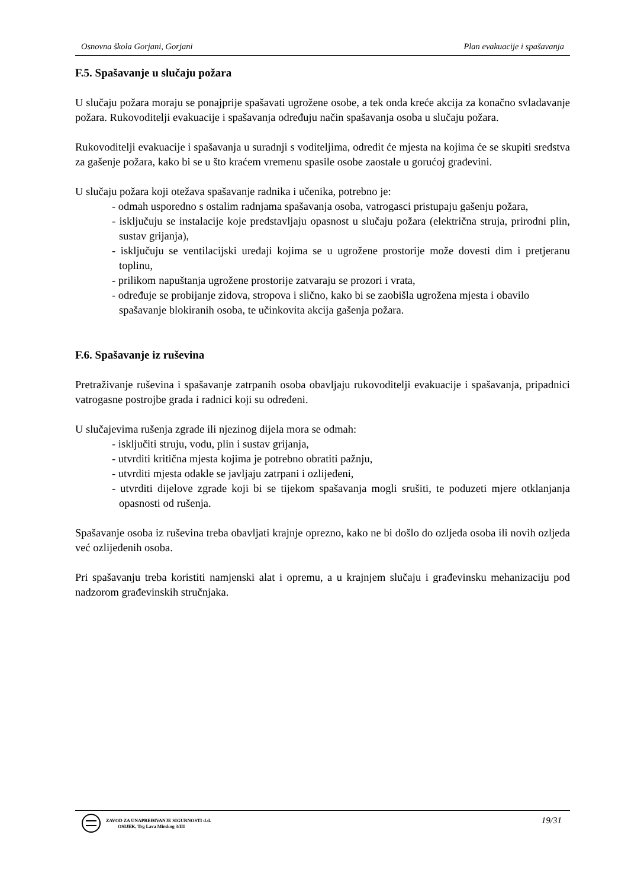Osnovna škola Gorjani, Gorjani Plan evakuacije i spašavanja
F.5. Spašavanje u slučaju požara
U slučaju požara moraju se ponajprije spašavati ugrožene osobe, a tek onda kreće akcija za konačno svladavanje požara. Rukovoditelji evakuacije i spašavanja određuju način spašavanja osoba u slučaju požara.
Rukovoditelji evakuacije i spašavanja u suradnji s voditeljima, odredit će mjesta na kojima će se skupiti sredstva za gašenje požara, kako bi se u što kraćem vremenu spasile osobe zaostale u gorućoj građevini.
U slučaju požara koji otežava spašavanje radnika i učenika, potrebno je:
- odmah usporedno s ostalim radnjama spašavanja osoba, vatrogasci pristupaju gašenju požara,
- isključuju se instalacije koje predstavljaju opasnost u slučaju požara (električna struja, prirodni plin, sustav grijanja),
- isključuju se ventilacijski uređaji kojima se u ugrožene prostorije može dovesti dim i pretjeranu toplinu,
- prilikom napuštanja ugrožene prostorije zatvaraju se prozori i vrata,
- određuje se probijanje zidova, stropova i slično, kako bi se zaobišla ugrožena mjesta i obavilo
spašavanje blokiranih osoba, te učinkovita akcija gašenja požara.
F.6. Spašavanje iz ruševina
Pretraživanje ruševina i spašavanje zatrpanih osoba obavljaju rukovoditelji evakuacije i spašavanja, pripadnici vatrogasne postrojbe grada i radnici koji su određeni.
U slučajevima rušenja zgrade ili njezinog dijela mora se odmah:
- isključiti struju, vodu, plin i sustav grijanja,
- utvrditi kritična mjesta kojima je potrebno obratiti pažnju,
- utvrditi mjesta odakle se javljaju zatrpani i ozlijeđeni,
- utvrditi dijelove zgrade koji bi se tijekom spašavanja mogli srušiti, te poduzeti mjere otklanjanja opasnosti od rušenja.
Spašavanje osoba iz ruševina treba obavljati krajnje oprezno, kako ne bi došlo do ozljeda osoba ili novih ozljeda već ozlijeđenih osoba.
Pri spašavanju treba koristiti namjenski alat i opremu, a u krajnjem slučaju i građevinsku mehanizaciju pod nadzorom građevinskih stručnjaka.
ZAVOD ZA UNAPREĐIVANJE SIGURNOSTI d.d.
OSIJEK, Trg Lava Mirskog 3/III
19/31